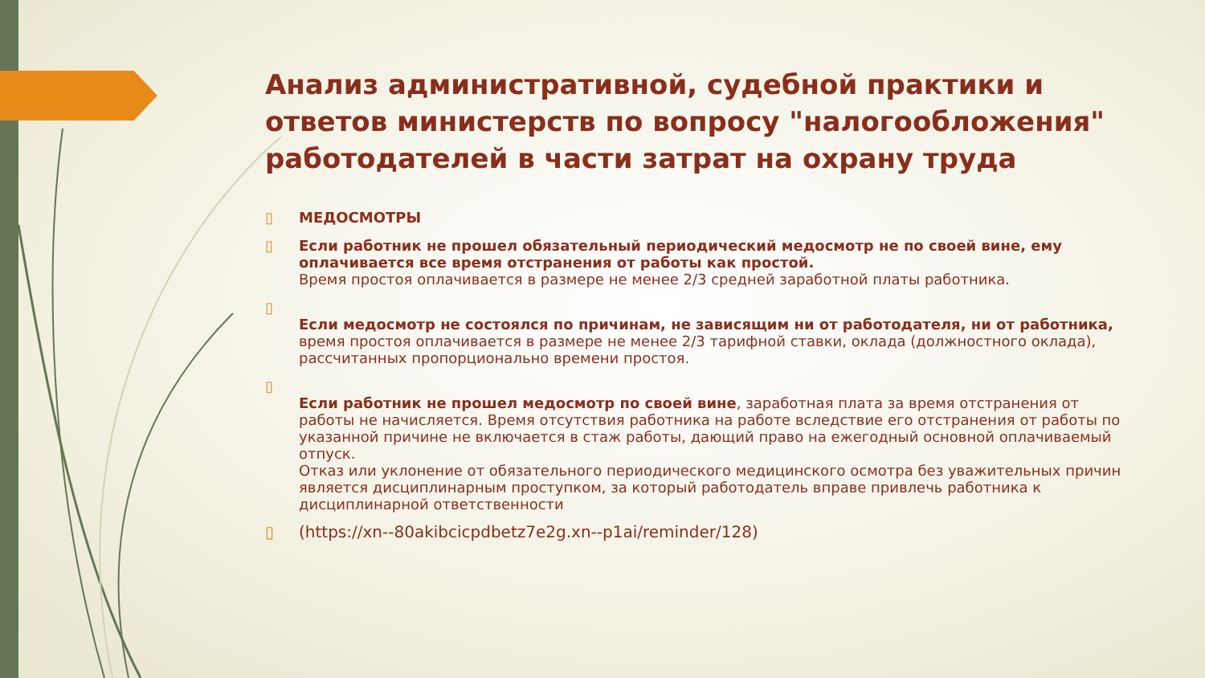Анализ административной, судебной практики и ответов министерств по вопросу "налогообложения" работодателей в части затрат на охрану труда
▯ МЕДОСМОТРЫ
▯ Если работник не прошел обязательный периодический медосмотр не по своей вине, ему оплачивается все время отстранения от работы как простой.
Время простоя оплачивается в размере не менее 2/3 средней заработной платы работника.
▯
Если медосмотр не состоялся по причинам, не зависящим ни от работодателя, ни от работника, время простоя оплачивается в размере не менее 2/3 тарифной ставки, оклада (должностного оклада), рассчитанных пропорционально времени простоя.
▯
Если работник не прошел медосмотр по своей вине, заработная плата за время отстранения от работы не начисляется. Время отсутствия работника на работе вследствие его отстранения от работы по указанной причине не включается в стаж работы, дающий право на ежегодный основной оплачиваемый отпуск.
Отказ или уклонение от обязательного периодического медицинского осмотра без уважительных причин является дисциплинарным проступком, за который работодатель вправе привлечь работника к дисциплинарной ответственности
▯ (https://xn--80akibcicpdbetz7e2g.xn--p1ai/reminder/128)